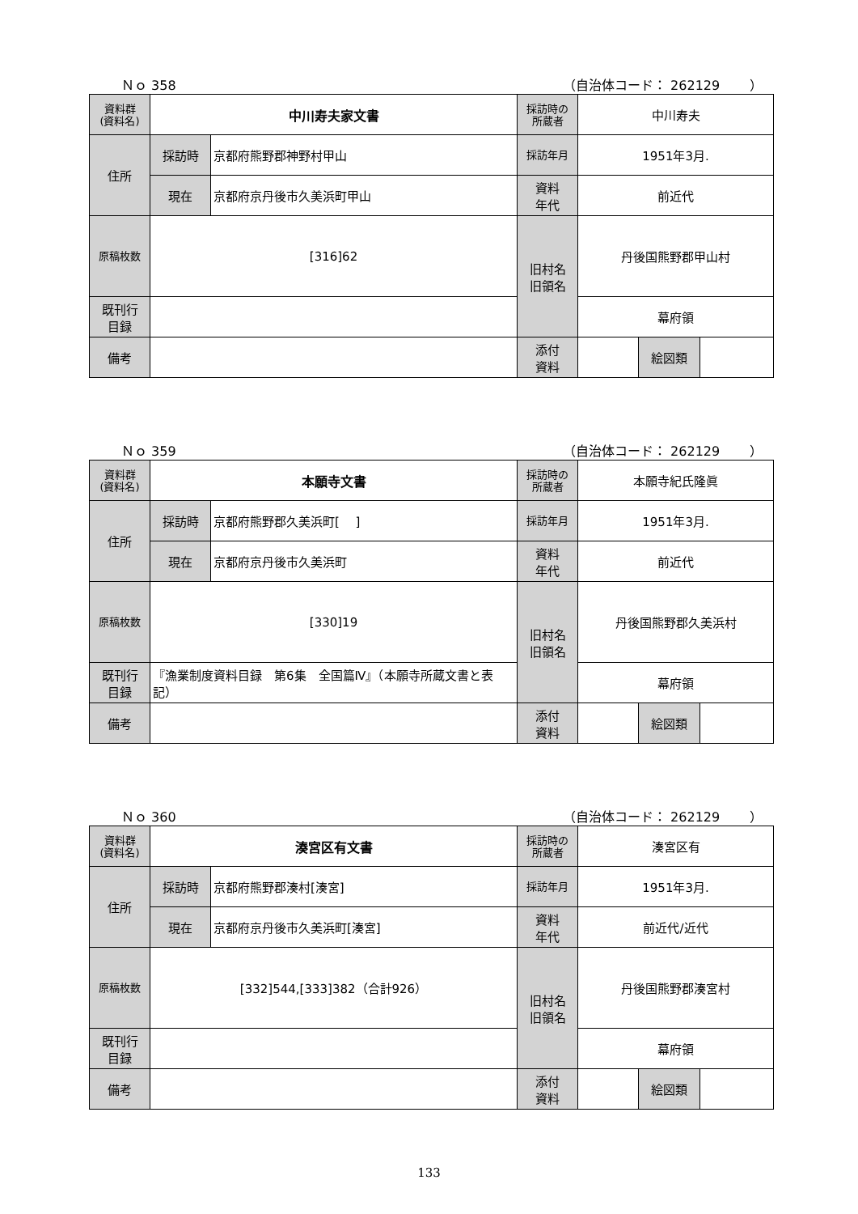Ｎｏ 358 （自治体コード： 262129　　 ）
| 資料群 (資料名) | 中川寿夫家文書 | | 採訪時の 所蔵者 | 中川寿夫 | | |
| 住所 | 採訪時 | 京都府熊野郡神野村甲山 | 採訪年月 | 1951年3月. | | |
| | 現在 | 京都府京丹後市久美浜町甲山 | 資料 年代 | 前近代 | | |
| 原稿枚数 | [316]62 | | 旧村名 旧領名 | 丹後国熊野郡甲山村 | | |
| 既刊行 目録 | | | | 幕府領 | | |
| 備考 | | | | | | |
| | | | 添付 資料 | | 絵図類 | |
Ｎｏ 359 （自治体コード： 262129　　 ）
| 資料群 (資料名) | 本願寺文書 | | 採訪時の 所蔵者 | 本願寺紀氏隆眞 | | |
| 住所 | 採訪時 | 京都府熊野郡久美浜町[ ] | 採訪年月 | 1951年3月. | | |
| | 現在 | 京都府京丹後市久美浜町 | 資料 年代 | 前近代 | | |
| 原稿枚数 | [330]19 | | 旧村名 旧領名 | 丹後国熊野郡久美浜村 | | |
| 既刊行 目録 | 『漁業制度資料目録 第6集 全国篇Ⅳ』（本願寺所蔵文書と表記） | | | 幕府領 | | |
| 備考 | | | | | | |
| | | | 添付 資料 | | 絵図類 | |
Ｎｏ 360 （自治体コード： 262129　　 ）
| 資料群 (資料名) | 湊宮区有文書 | | 採訪時の 所蔵者 | 湊宮区有 | | |
| 住所 | 採訪時 | 京都府熊野郡湊村[湊宮] | 採訪年月 | 1951年3月. | | |
| | 現在 | 京都府京丹後市久美浜町[湊宮] | 資料 年代 | 前近代/近代 | | |
| 原稿枚数 | [332]544,[333]382（合計926） | | 旧村名 旧領名 | 丹後国熊野郡湊宮村 | | |
| 既刊行 目録 | | | | 幕府領 | | |
| 備考 | | | | | | |
| | | | 添付 資料 | | 絵図類 | |
133